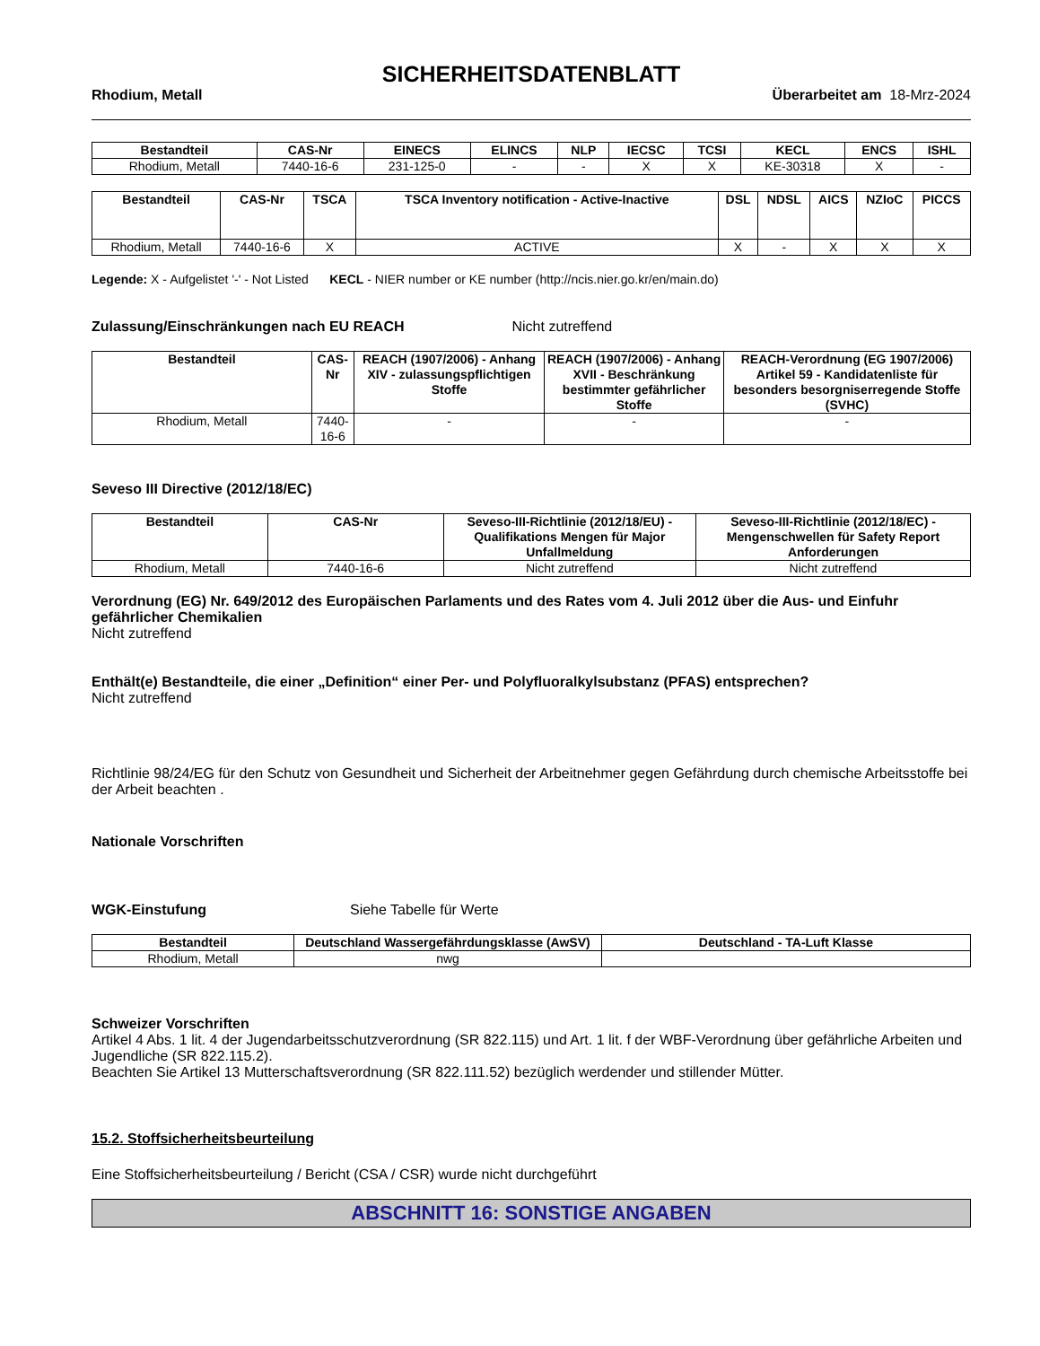SICHERHEITSDATENBLATT
Rhodium, Metall Überarbeitet am 18-Mrz-2024
| Bestandteil | CAS-Nr | EINECS | ELINCS | NLP | IECSC | TCSI | KECL | ENCS | ISHL |
| --- | --- | --- | --- | --- | --- | --- | --- | --- | --- |
| Rhodium, Metall | 7440-16-6 | 231-125-0 | - | - | X | X | KE-30318 | X | - |
| Bestandteil | CAS-Nr | TSCA | TSCA Inventory notification - Active-Inactive | DSL | NDSL | AICS | NZIoC | PICCS |
| --- | --- | --- | --- | --- | --- | --- | --- | --- |
| Rhodium, Metall | 7440-16-6 | X | ACTIVE | X | - | X | X | X |
Legende: X - Aufgelistet '-' - Not Listed KECL - NIER number or KE number (http://ncis.nier.go.kr/en/main.do)
Zulassung/Einschränkungen nach EU REACH Nicht zutreffend
| Bestandteil | CAS-Nr | REACH (1907/2006) - Anhang XIV - zulassungspflichtigen Stoffe | REACH (1907/2006) - Anhang XVII - Beschränkung bestimmter gefährlicher Stoffe | REACH-Verordnung (EG 1907/2006) Artikel 59 - Kandidatenliste für besonders besorgniserregende Stoffe (SVHC) |
| --- | --- | --- | --- | --- |
| Rhodium, Metall | 7440-16-6 | - | - | - |
Seveso III Directive (2012/18/EC)
| Bestandteil | CAS-Nr | Seveso-III-Richtlinie (2012/18/EU) - Qualifikations Mengen für Major Unfallmeldung | Seveso-III-Richtlinie (2012/18/EC) - Mengenschwellen für Safety Report Anforderungen |
| --- | --- | --- | --- |
| Rhodium, Metall | 7440-16-6 | Nicht zutreffend | Nicht zutreffend |
Verordnung (EG) Nr. 649/2012 des Europäischen Parlaments und des Rates vom 4. Juli 2012 über die Aus- und Einfuhr gefährlicher Chemikalien
Nicht zutreffend
Enthält(e) Bestandteile, die einer „Definition“ einer Per- und Polyfluoralkylsubstanz (PFAS) entsprechen?
Nicht zutreffend
Richtlinie 98/24/EG für den Schutz von Gesundheit und Sicherheit der Arbeitnehmer gegen Gefährdung durch chemische Arbeitsstoffe bei der Arbeit beachten .
Nationale Vorschriften
WGK-Einstufung Siehe Tabelle für Werte
| Bestandteil | Deutschland Wassergefährdungsklasse (AwSV) | Deutschland - TA-Luft Klasse |
| --- | --- | --- |
| Rhodium, Metall | nwg | |
Schweizer Vorschriften
Artikel 4 Abs. 1 lit. 4 der Jugendarbeitsschutzverordnung (SR 822.115) und Art. 1 lit. f der WBF-Verordnung über gefährliche Arbeiten und Jugendliche (SR 822.115.2).
Beachten Sie Artikel 13 Mutterschaftsverordnung (SR 822.111.52) bezüglich werdender und stillender Mütter.
15.2. Stoffsicherheitsbeurteilung
Eine Stoffsicherheitsbeurteilung / Bericht (CSA / CSR) wurde nicht durchgeführt
ABSCHNITT 16: SONSTIGE ANGABEN